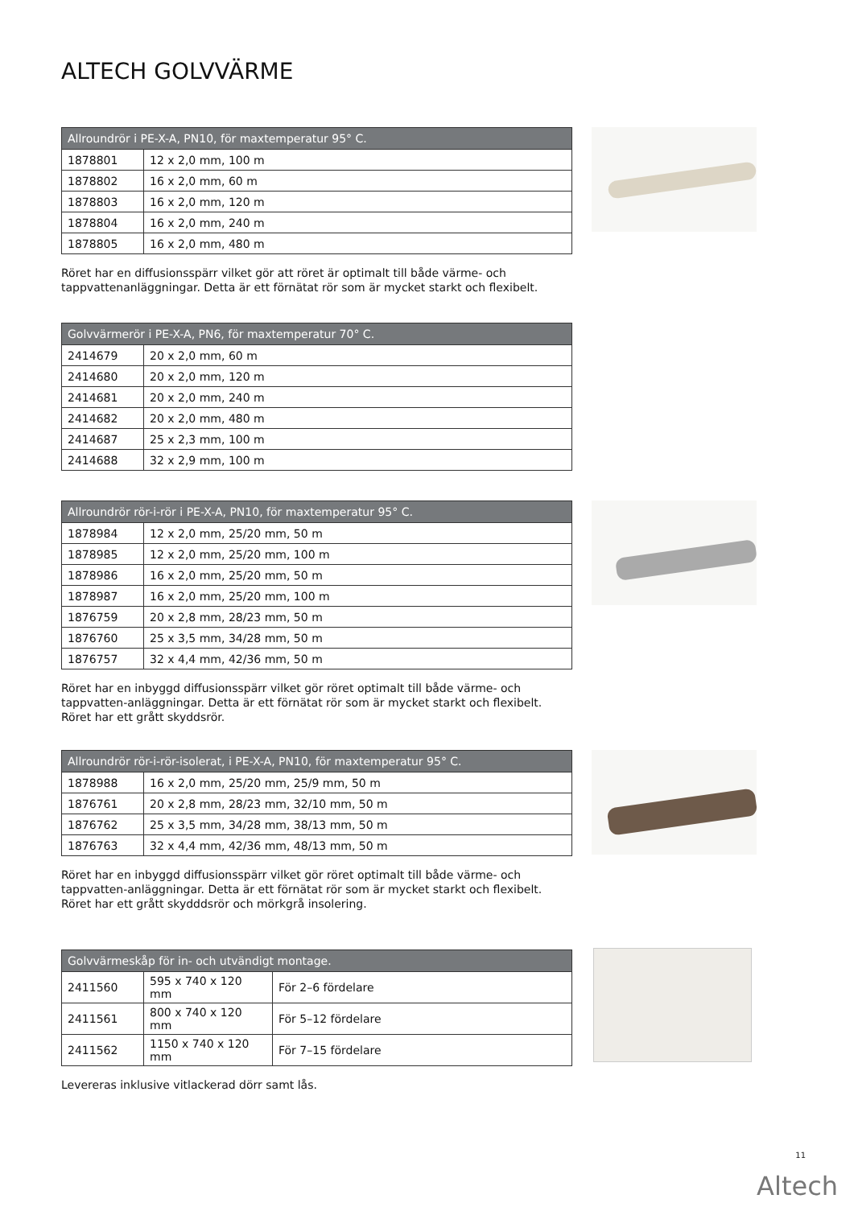ALTECH GOLVVÄRME
| Allroundrör i PE-X-A, PN10, för maxtemperatur 95° C. | |
| --- | --- |
| 1878801 | 12 x 2,0 mm, 100 m |
| 1878802 | 16 x 2,0 mm, 60 m |
| 1878803 | 16 x 2,0 mm, 120 m |
| 1878804 | 16 x 2,0 mm, 240 m |
| 1878805 | 16 x 2,0 mm, 480 m |
Röret har en diffusionsspärr vilket gör att röret är optimalt till både värme- och tappvattenanläggningar. Detta är ett förnätat rör som är mycket starkt och flexibelt.
| Golvvärmerör i PE-X-A, PN6, för maxtemperatur 70° C. | |
| --- | --- |
| 2414679 | 20 x 2,0 mm, 60 m |
| 2414680 | 20 x 2,0 mm, 120 m |
| 2414681 | 20 x 2,0 mm, 240 m |
| 2414682 | 20 x 2,0 mm, 480 m |
| 2414687 | 25 x 2,3 mm, 100 m |
| 2414688 | 32 x 2,9 mm, 100 m |
| Allroundrör rör-i-rör i PE-X-A, PN10, för maxtemperatur 95° C. | |
| --- | --- |
| 1878984 | 12 x 2,0 mm, 25/20 mm, 50 m |
| 1878985 | 12 x 2,0 mm, 25/20 mm, 100 m |
| 1878986 | 16 x 2,0 mm, 25/20 mm, 50 m |
| 1878987 | 16 x 2,0 mm, 25/20 mm, 100 m |
| 1876759 | 20 x 2,8 mm, 28/23 mm, 50 m |
| 1876760 | 25 x 3,5 mm, 34/28 mm, 50 m |
| 1876757 | 32 x 4,4 mm, 42/36 mm, 50 m |
Röret har en inbyggd diffusionsspärr vilket gör röret optimalt till både värme- och tappvatten-anläggningar. Detta är ett förnätat rör som är mycket starkt och flexibelt. Röret har ett grått skyddsrör.
| Allroundrör rör-i-rör-isolerat, i PE-X-A, PN10, för maxtemperatur 95° C. | |
| --- | --- |
| 1878988 | 16 x 2,0 mm, 25/20 mm, 25/9 mm, 50 m |
| 1876761 | 20 x 2,8 mm, 28/23 mm, 32/10 mm, 50 m |
| 1876762 | 25 x 3,5 mm, 34/28 mm, 38/13 mm, 50 m |
| 1876763 | 32 x 4,4 mm, 42/36 mm, 48/13 mm, 50 m |
Röret har en inbyggd diffusionsspärr vilket gör röret optimalt till både värme- och tappvatten-anläggningar. Detta är ett förnätat rör som är mycket starkt och flexibelt. Röret har ett grått skydddsrör och mörkgrå insolering.
| Golvvärmeskåp för in- och utvändigt montage. | | |
| --- | --- | --- |
| 2411560 | 595 x 740 x 120 mm | För 2–6 fördelare |
| 2411561 | 800 x 740 x 120 mm | För 5–12 fördelare |
| 2411562 | 1150 x 740 x 120 mm | För 7–15 fördelare |
Levereras inklusive vitlackerad dörr samt lås.
11
Altech